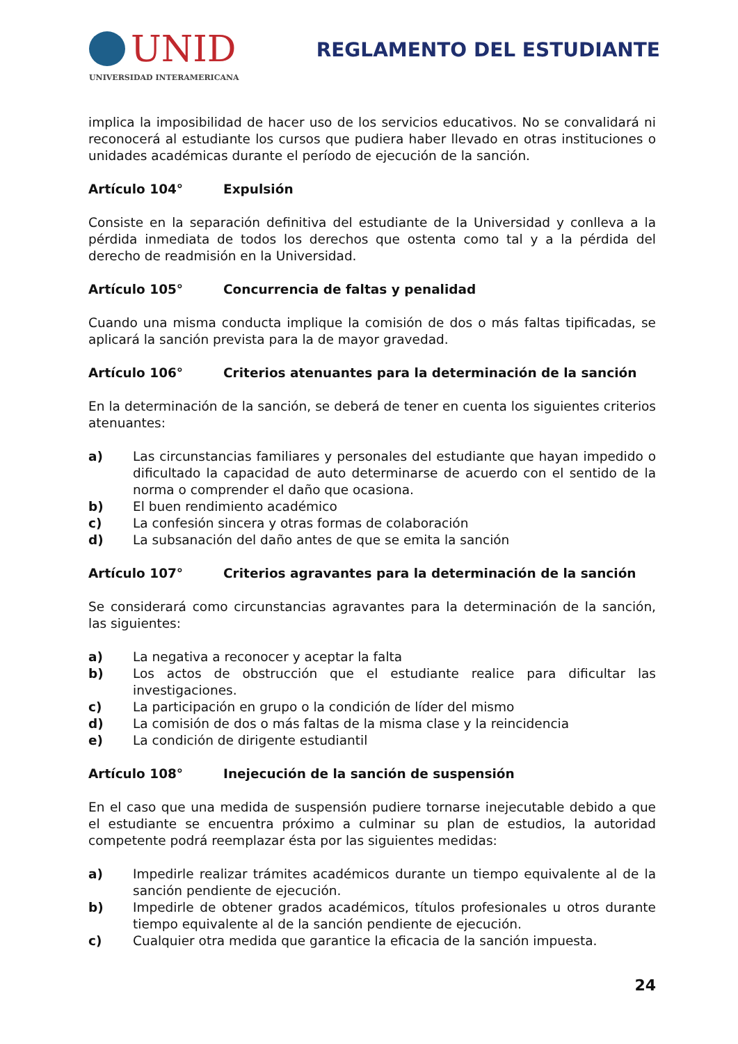UNID
UNIVERSIDAD INTERAMERICANA
REGLAMENTO DEL ESTUDIANTE
implica la imposibilidad de hacer uso de los servicios educativos. No se convalidará ni reconocerá al estudiante los cursos que pudiera haber llevado en otras instituciones o unidades académicas durante el período de ejecución de la sanción.
Artículo 104° Expulsión
Consiste en la separación definitiva del estudiante de la Universidad y conlleva a la pérdida inmediata de todos los derechos que ostenta como tal y a la pérdida del derecho de readmisión en la Universidad.
Artículo 105° Concurrencia de faltas y penalidad
Cuando una misma conducta implique la comisión de dos o más faltas tipificadas, se aplicará la sanción prevista para la de mayor gravedad.
Artículo 106° Criterios atenuantes para la determinación de la sanción
En la determinación de la sanción, se deberá de tener en cuenta los siguientes criterios atenuantes:
a) Las circunstancias familiares y personales del estudiante que hayan impedido o dificultado la capacidad de auto determinarse de acuerdo con el sentido de la norma o comprender el daño que ocasiona.
b) El buen rendimiento académico
c) La confesión sincera y otras formas de colaboración
d) La subsanación del daño antes de que se emita la sanción
Artículo 107° Criterios agravantes para la determinación de la sanción
Se considerará como circunstancias agravantes para la determinación de la sanción, las siguientes:
a) La negativa a reconocer y aceptar la falta
b) Los actos de obstrucción que el estudiante realice para dificultar las investigaciones.
c) La participación en grupo o la condición de líder del mismo
d) La comisión de dos o más faltas de la misma clase y la reincidencia
e) La condición de dirigente estudiantil
Artículo 108° Inejecución de la sanción de suspensión
En el caso que una medida de suspensión pudiere tornarse inejecutable debido a que el estudiante se encuentra próximo a culminar su plan de estudios, la autoridad competente podrá reemplazar ésta por las siguientes medidas:
a) Impedirle realizar trámites académicos durante un tiempo equivalente al de la sanción pendiente de ejecución.
b) Impedirle de obtener grados académicos, títulos profesionales u otros durante tiempo equivalente al de la sanción pendiente de ejecución.
c) Cualquier otra medida que garantice la eficacia de la sanción impuesta.
24